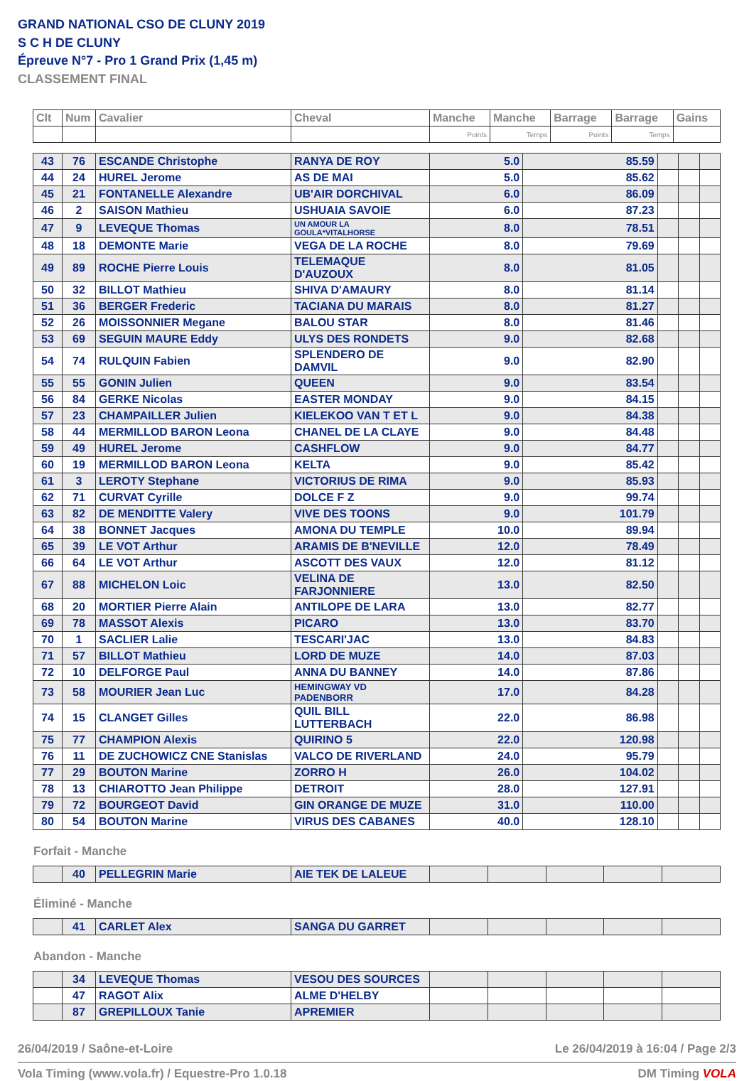GRAND NATIONAL CSO DE CLUNY 2019
S C H DE CLUNY
Épreuve N°7 - Pro 1 Grand Prix (1,45 m)
CLASSEMENT FINAL
| Clt | Num | Cavalier | Cheval | Manche | Manche | Barrage | Barrage | Gains |
| --- | --- | --- | --- | --- | --- | --- | --- | --- |
| | | | | Points | Temps | Points | Temps | |
| 43 | 76 | ESCANDE Christophe | RANYA DE ROY | 5.0 | 85.59 | | | |
| 44 | 24 | HUREL Jerome | AS DE MAI | 5.0 | 85.62 | | | |
| 45 | 21 | FONTANELLE Alexandre | UB'AIR DORCHIVAL | 6.0 | 86.09 | | | |
| 46 | 2 | SAISON Mathieu | USHUAIA SAVOIE | 6.0 | 87.23 | | | |
| 47 | 9 | LEVEQUE Thomas | UN AMOUR LA GOULA*VITALHORSE | 8.0 | 78.51 | | | |
| 48 | 18 | DEMONTE Marie | VEGA DE LA ROCHE | 8.0 | 79.69 | | | |
| 49 | 89 | ROCHE Pierre Louis | TELEMAQUE D'AUZOUX | 8.0 | 81.05 | | | |
| 50 | 32 | BILLOT Mathieu | SHIVA D'AMAURY | 8.0 | 81.14 | | | |
| 51 | 36 | BERGER Frederic | TACIANA DU MARAIS | 8.0 | 81.27 | | | |
| 52 | 26 | MOISSONNIER Megane | BALOU STAR | 8.0 | 81.46 | | | |
| 53 | 69 | SEGUIN MAURE Eddy | ULYS DES RONDETS | 9.0 | 82.68 | | | |
| 54 | 74 | RULQUIN Fabien | SPLENDERO DE DAMVIL | 9.0 | 82.90 | | | |
| 55 | 55 | GONIN Julien | QUEEN | 9.0 | 83.54 | | | |
| 56 | 84 | GERKE Nicolas | EASTER MONDAY | 9.0 | 84.15 | | | |
| 57 | 23 | CHAMPAILLER Julien | KIELEKOO VAN T ET L | 9.0 | 84.38 | | | |
| 58 | 44 | MERMILLOD BARON Leona | CHANEL DE LA CLAYE | 9.0 | 84.48 | | | |
| 59 | 49 | HUREL Jerome | CASHFLOW | 9.0 | 84.77 | | | |
| 60 | 19 | MERMILLOD BARON Leona | KELTA | 9.0 | 85.42 | | | |
| 61 | 3 | LEROTY Stephane | VICTORIUS DE RIMA | 9.0 | 85.93 | | | |
| 62 | 71 | CURVAT Cyrille | DOLCE F Z | 9.0 | 99.74 | | | |
| 63 | 82 | DE MENDITTE Valery | VIVE DES TOONS | 9.0 | 101.79 | | | |
| 64 | 38 | BONNET Jacques | AMONA DU TEMPLE | 10.0 | 89.94 | | | |
| 65 | 39 | LE VOT Arthur | ARAMIS DE B'NEVILLE | 12.0 | 78.49 | | | |
| 66 | 64 | LE VOT Arthur | ASCOTT DES VAUX | 12.0 | 81.12 | | | |
| 67 | 88 | MICHELON Loic | VELINA DE FARJONNIERE | 13.0 | 82.50 | | | |
| 68 | 20 | MORTIER Pierre Alain | ANTILOPE DE LARA | 13.0 | 82.77 | | | |
| 69 | 78 | MASSOT Alexis | PICARO | 13.0 | 83.70 | | | |
| 70 | 1 | SACLIER Lalie | TESCARI'JAC | 13.0 | 84.83 | | | |
| 71 | 57 | BILLOT Mathieu | LORD DE MUZE | 14.0 | 87.03 | | | |
| 72 | 10 | DELFORGE Paul | ANNA DU BANNEY | 14.0 | 87.86 | | | |
| 73 | 58 | MOURIER Jean Luc | HEMINGWAY VD PADENBORR | 17.0 | 84.28 | | | |
| 74 | 15 | CLANGET Gilles | QUIL BILL LUTTERBACH | 22.0 | 86.98 | | | |
| 75 | 77 | CHAMPION Alexis | QUIRINO 5 | 22.0 | 120.98 | | | |
| 76 | 11 | DE ZUCHOWICZ CNE Stanislas | VALCO DE RIVERLAND | 24.0 | 95.79 | | | |
| 77 | 29 | BOUTON Marine | ZORRO H | 26.0 | 104.02 | | | |
| 78 | 13 | CHIAROTTO Jean Philippe | DETROIT | 28.0 | 127.91 | | | |
| 79 | 72 | BOURGEOT David | GIN ORANGE DE MUZE | 31.0 | 110.00 | | | |
| 80 | 54 | BOUTON Marine | VIRUS DES CABANES | 40.0 | 128.10 | | | |
Forfait - Manche
| | 40 | PELLEGRIN Marie | AIE TEK DE LALEUE | | | | | |
Éliminé - Manche
| | 41 | CARLET Alex | SANGA DU GARRET | | | | | |
Abandon - Manche
| | 34 | LEVEQUE Thomas | VESOU DES SOURCES | | | | | |
| | 47 | RAGOT Alix | ALME D'HELBY | | | | | |
| | 87 | GREPILLOUX Tanie | APREMIER | | | | | |
26/04/2019 / Saône-et-Loire Le 26/04/2019 à 16:04 / Page 2/3
Vola Timing (www.vola.fr) / Equestre-Pro 1.0.18 DM Timing VOLA